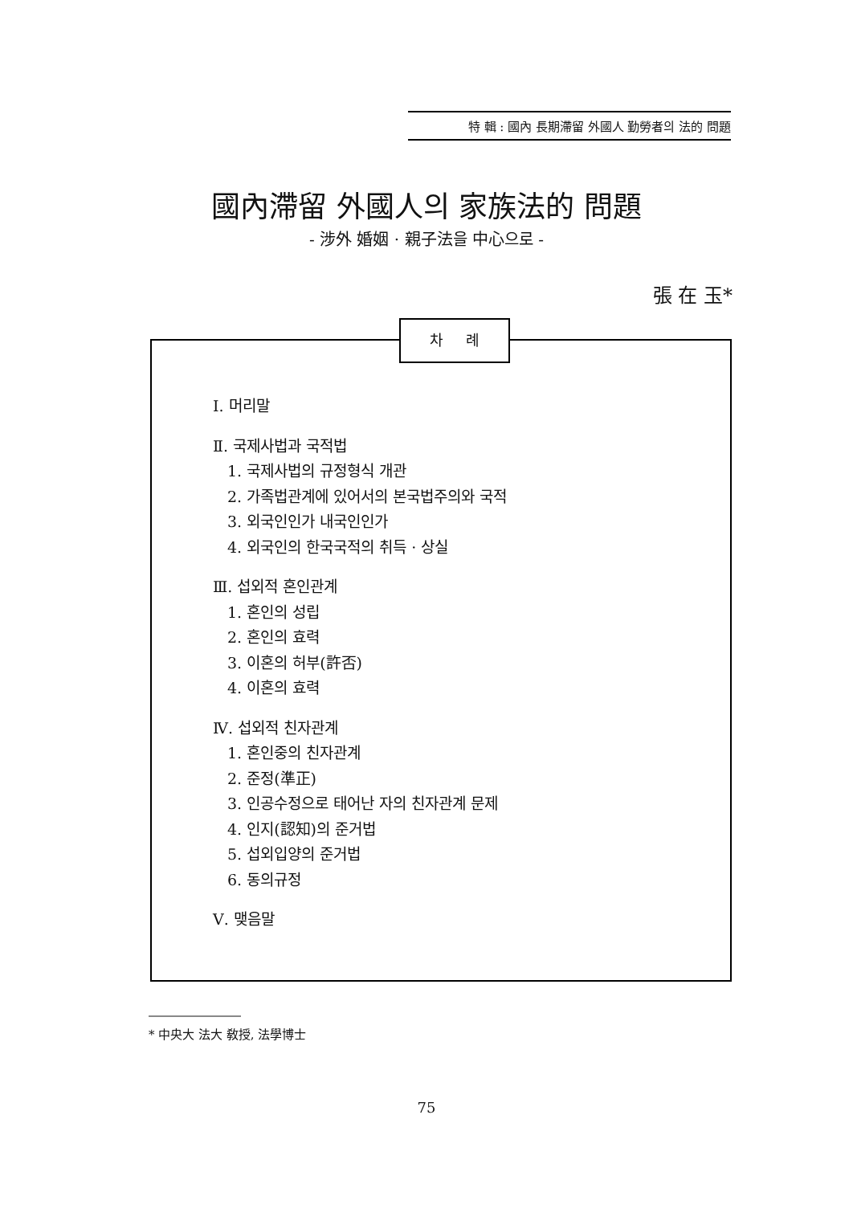特 輯 : 國內 長期滯留 外國人 勤勞者의 法的 問題
國內滯留 外國人의 家族法的 問題
- 涉外 婚姻 · 親子法을 中心으로 -
張 在 玉*
차 례
Ⅰ. 머리말
Ⅱ. 국제사법과 국적법
1. 국제사법의 규정형식 개관
2. 가족법관계에 있어서의 본국법주의와 국적
3. 외국인인가 내국인인가
4. 외국인의 한국국적의 취득 · 상실
Ⅲ. 섭외적 혼인관계
1. 혼인의 성립
2. 혼인의 효력
3. 이혼의 허부(許否)
4. 이혼의 효력
Ⅳ. 섭외적 친자관계
1. 혼인중의 친자관계
2. 준정(準正)
3. 인공수정으로 태어난 자의 친자관계 문제
4. 인지(認知)의 준거법
5. 섭외입양의 준거법
6. 동의규정
Ⅴ. 맺음말
* 中央大 法大 敎授, 法學博士
75